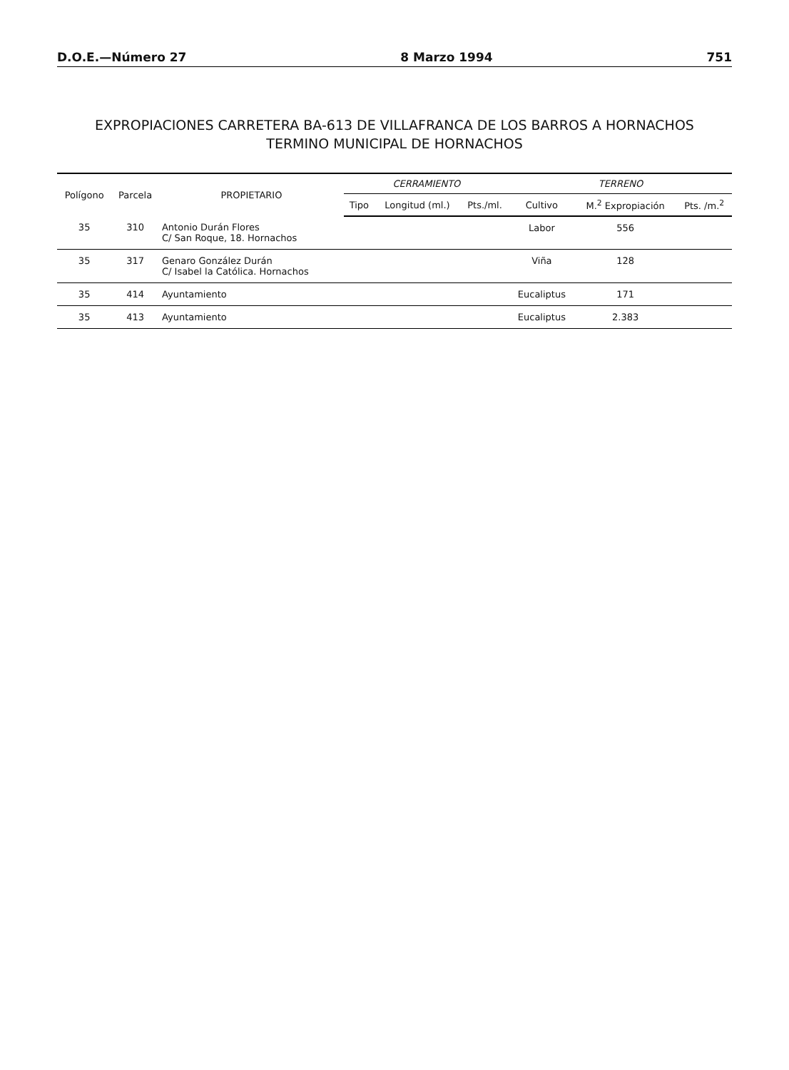D.O.E.—Número 27 8 Marzo 1994 751
EXPROPIACIONES CARRETERA BA-613 DE VILLAFRANCA DE LOS BARROS A HORNACHOS
TERMINO MUNICIPAL DE HORNACHOS
| Polígono | Parcela | PROPIETARIO | CERRAMIENTO | | | TERRENO | | |
| --- | --- | --- | --- | --- | --- | --- | --- | --- |
| | | | Tipo | Longitud (ml.) | Pts./ml. | Cultivo | M.<sup>2</sup> Expropiación | Pts. /m.<sup>2</sup> |
| 35 | 310 | Antonio Durán Flores C/ San Roque, 18. Hornachos | | | | Labor | 556 | |
| 35 | 317 | Genaro González Durán C/ Isabel la Católica. Hornachos | | | | Viña | 128 | |
| 35 | 414 | Ayuntamiento | | | | Eucaliptus | 171 | |
| 35 | 413 | Ayuntamiento | | | | Eucaliptus | 2.383 | |